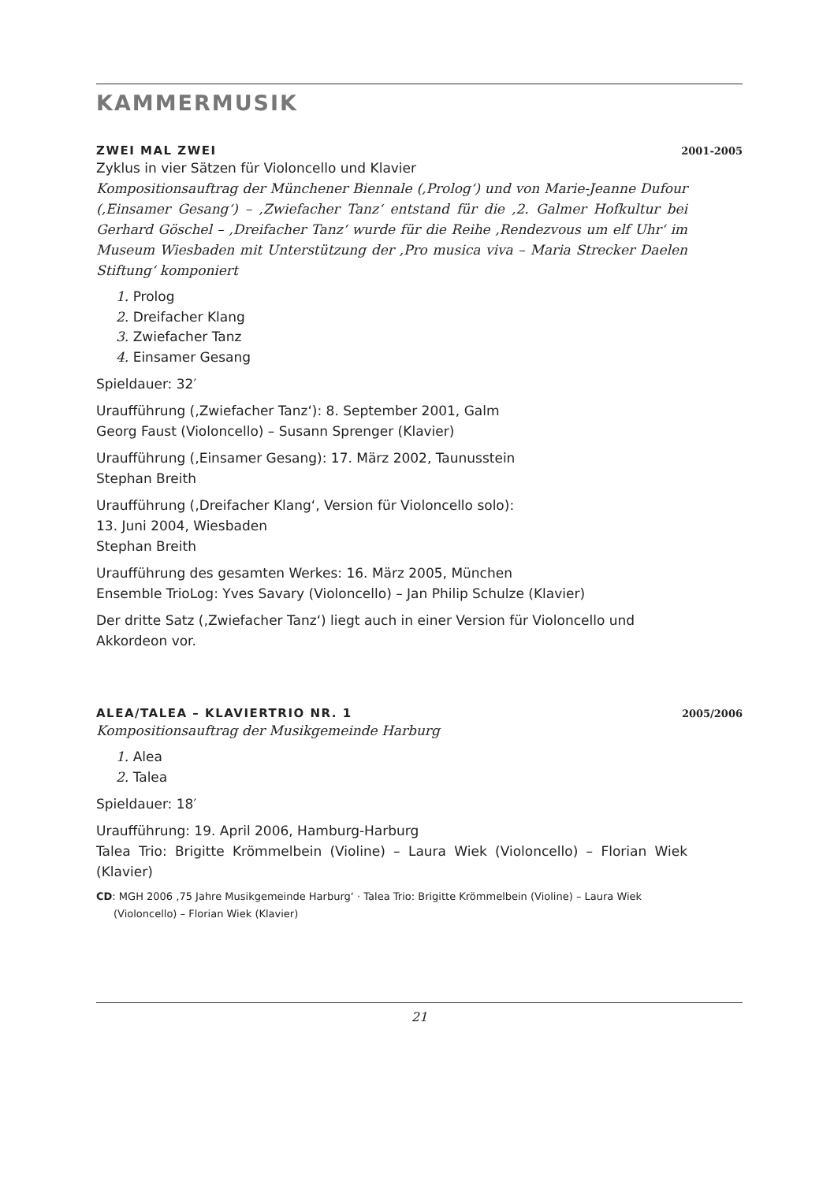KAMMERMUSIK
ZWEI MAL ZWEI 2001-2005
Zyklus in vier Sätzen für Violoncello und Klavier
Kompositionsauftrag der Münchener Biennale (‚Prolog‘) und von Marie-Jeanne Dufour (‚Einsamer Gesang‘) – ‚Zwiefacher Tanz‘ entstand für die ‚2. Galmer Hofkultur bei Gerhard Göschel – ‚Dreifacher Tanz‘ wurde für die Reihe ‚Rendezvous um elf Uhr‘ im Museum Wiesbaden mit Unterstützung der ‚Pro musica viva – Maria Strecker Daelen Stiftung‘ komponiert
1. Prolog
2. Dreifacher Klang
3. Zwiefacher Tanz
4. Einsamer Gesang
Spieldauer: 32′
Uraufführung (‚Zwiefacher Tanz‘): 8. September 2001, Galm
Georg Faust (Violoncello) – Susann Sprenger (Klavier)
Uraufführung (‚Einsamer Gesang): 17. März 2002, Taunusstein
Stephan Breith
Uraufführung (‚Dreifacher Klang‘, Version für Violoncello solo):
13. Juni 2004, Wiesbaden
Stephan Breith
Uraufführung des gesamten Werkes: 16. März 2005, München
Ensemble TrioLog: Yves Savary (Violoncello) – Jan Philip Schulze (Klavier)
Der dritte Satz (‚Zwiefacher Tanz‘) liegt auch in einer Version für Violoncello und Akkordeon vor.
ALEA/TALEA – KLAVIERTRIO NR. 1 2005/2006
Kompositionsauftrag der Musikgemeinde Harburg
1. Alea
2. Talea
Spieldauer: 18′
Uraufführung: 19. April 2006, Hamburg-Harburg
Talea Trio: Brigitte Krömmelbein (Violine) – Laura Wiek (Violoncello) – Florian Wiek (Klavier)
CD: MGH 2006 ‚75 Jahre Musikgemeinde Harburg‘ · Talea Trio: Brigitte Krömmelbein (Violine) – Laura Wiek (Violoncello) – Florian Wiek (Klavier)
21